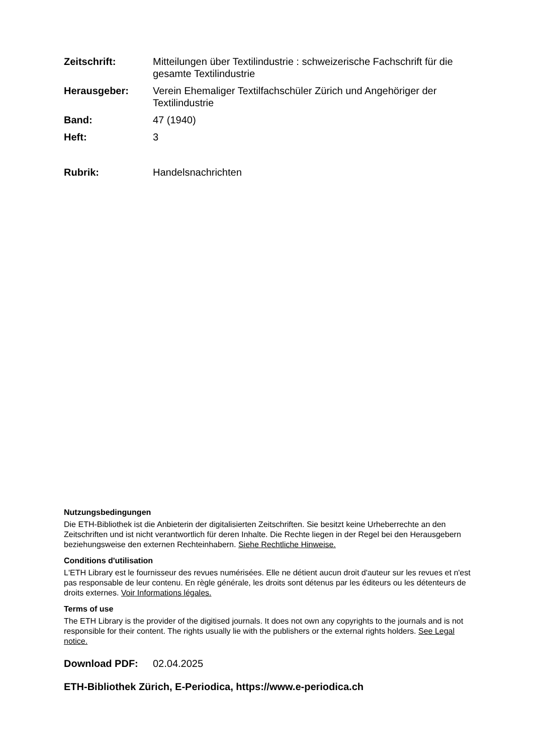Zeitschrift: Mitteilungen über Textilindustrie : schweizerische Fachschrift für die gesamte Textilindustrie
Herausgeber: Verein Ehemaliger Textilfachschüler Zürich und Angehöriger der Textilindustrie
Band: 47 (1940)
Heft: 3
Rubrik: Handelsnachrichten
Nutzungsbedingungen
Die ETH-Bibliothek ist die Anbieterin der digitalisierten Zeitschriften. Sie besitzt keine Urheberrechte an den Zeitschriften und ist nicht verantwortlich für deren Inhalte. Die Rechte liegen in der Regel bei den Herausgebern beziehungsweise den externen Rechteinhabern. Siehe Rechtliche Hinweise.
Conditions d'utilisation
L'ETH Library est le fournisseur des revues numérisées. Elle ne détient aucun droit d'auteur sur les revues et n'est pas responsable de leur contenu. En règle générale, les droits sont détenus par les éditeurs ou les détenteurs de droits externes. Voir Informations légales.
Terms of use
The ETH Library is the provider of the digitised journals. It does not own any copyrights to the journals and is not responsible for their content. The rights usually lie with the publishers or the external rights holders. See Legal notice.
Download PDF: 02.04.2025
ETH-Bibliothek Zürich, E-Periodica, https://www.e-periodica.ch